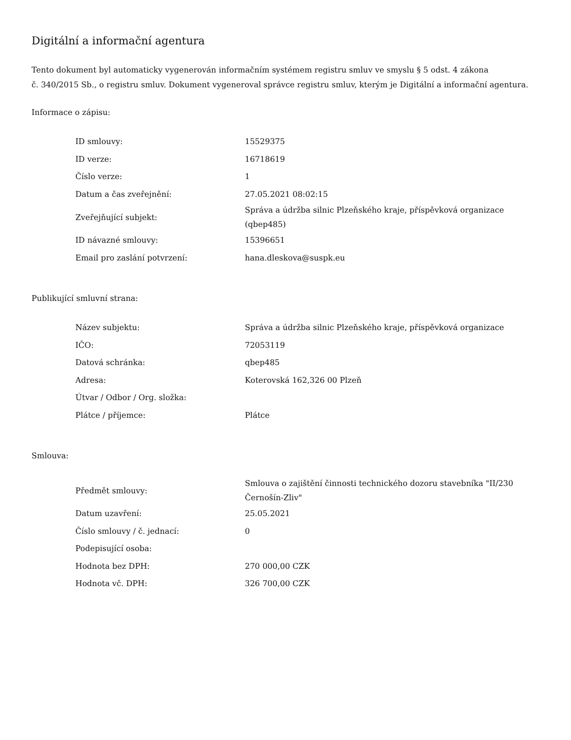Digitální a informační agentura
Tento dokument byl automaticky vygenerován informačním systémem registru smluv ve smyslu § 5 odst. 4 zákona
č. 340/2015 Sb., o registru smluv. Dokument vygeneroval správce registru smluv, kterým je Digitální a informační agentura.
Informace o zápisu:
| ID smlouvy: | 15529375 |
| ID verze: | 16718619 |
| Číslo verze: | 1 |
| Datum a čas zveřejnění: | 27.05.2021 08:02:15 |
| Zveřejňující subjekt: | Správa a údržba silnic Plzeňského kraje, příspěvková organizace (qbep485) |
| ID návazné smlouvy: | 15396651 |
| Email pro zaslání potvrzení: | hana.dleskova@suspk.eu |
Publikující smluvní strana:
| Název subjektu: | Správa a údržba silnic Plzeňského kraje, příspěvková organizace |
| IČO: | 72053119 |
| Datová schránka: | qbep485 |
| Adresa: | Koterovská 162,326 00 Plzeň |
| Útvar / Odbor / Org. složka: | |
| Plátce / příjemce: | Plátce |
Smlouva:
| Předmět smlouvy: | Smlouva o zajištění činnosti technického dozoru stavebníka "II/230 Černošín-Zliv" |
| Datum uzavření: | 25.05.2021 |
| Číslo smlouvy / č. jednací: | 0 |
| Podepisující osoba: | |
| Hodnota bez DPH: | 270 000,00 CZK |
| Hodnota vč. DPH: | 326 700,00 CZK |